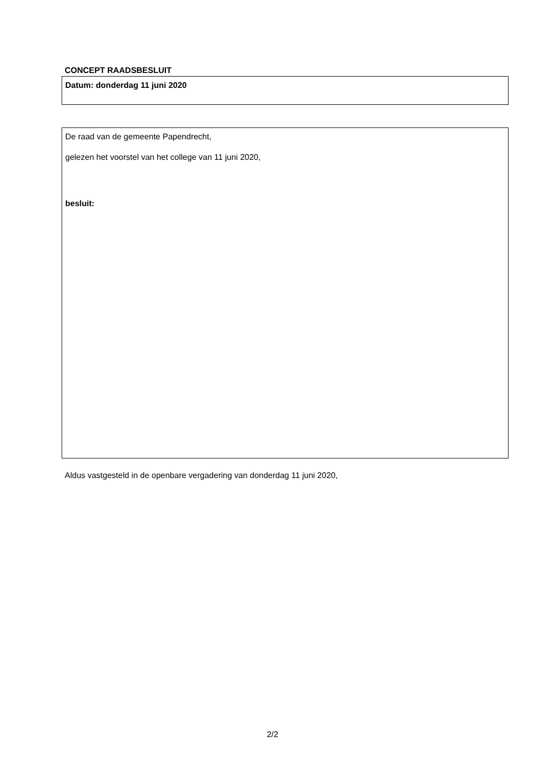CONCEPT RAADSBESLUIT
Datum: donderdag 11 juni 2020
De raad van de gemeente Papendrecht,
gelezen het voorstel van het college van 11 juni 2020,
besluit:
Aldus vastgesteld in de openbare vergadering van donderdag 11 juni 2020,
2/2